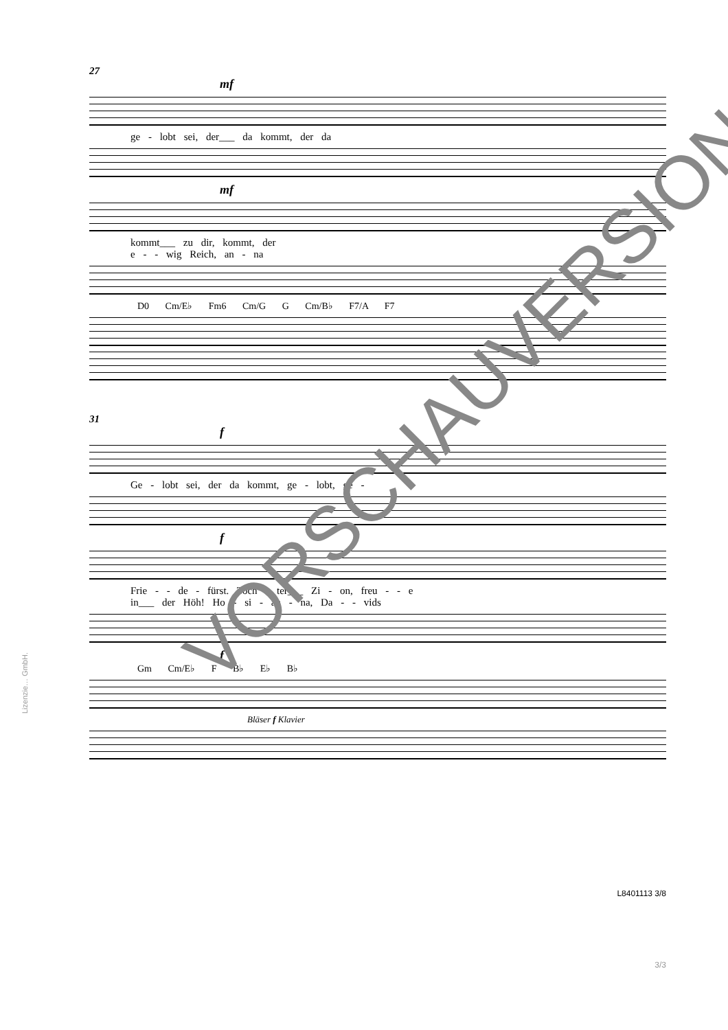27
mf
ge - lobt sei, der___ da kommt, der da
mf
kommt___ zu dir, kommt, der
e - - wig Reich, an - na
D0 Cm/E♭ Fm6 Cm/G G Cm/B♭ F7/A F7
31
f
Ge - lobt sei, der da kommt, ge - lobt, ge -
f
Frie - - de - fürst. Toch - ter___ Zi - on, freu - - e
in___ der Höh! Ho - si - an - na, Da - - vids
f
Gm Cm/E♭ F B♭ E♭ B♭
Bläser f Klavier
L8401113 3/8
3/3
VORSCHAUVERSION!
Lizenzie… GmbH.